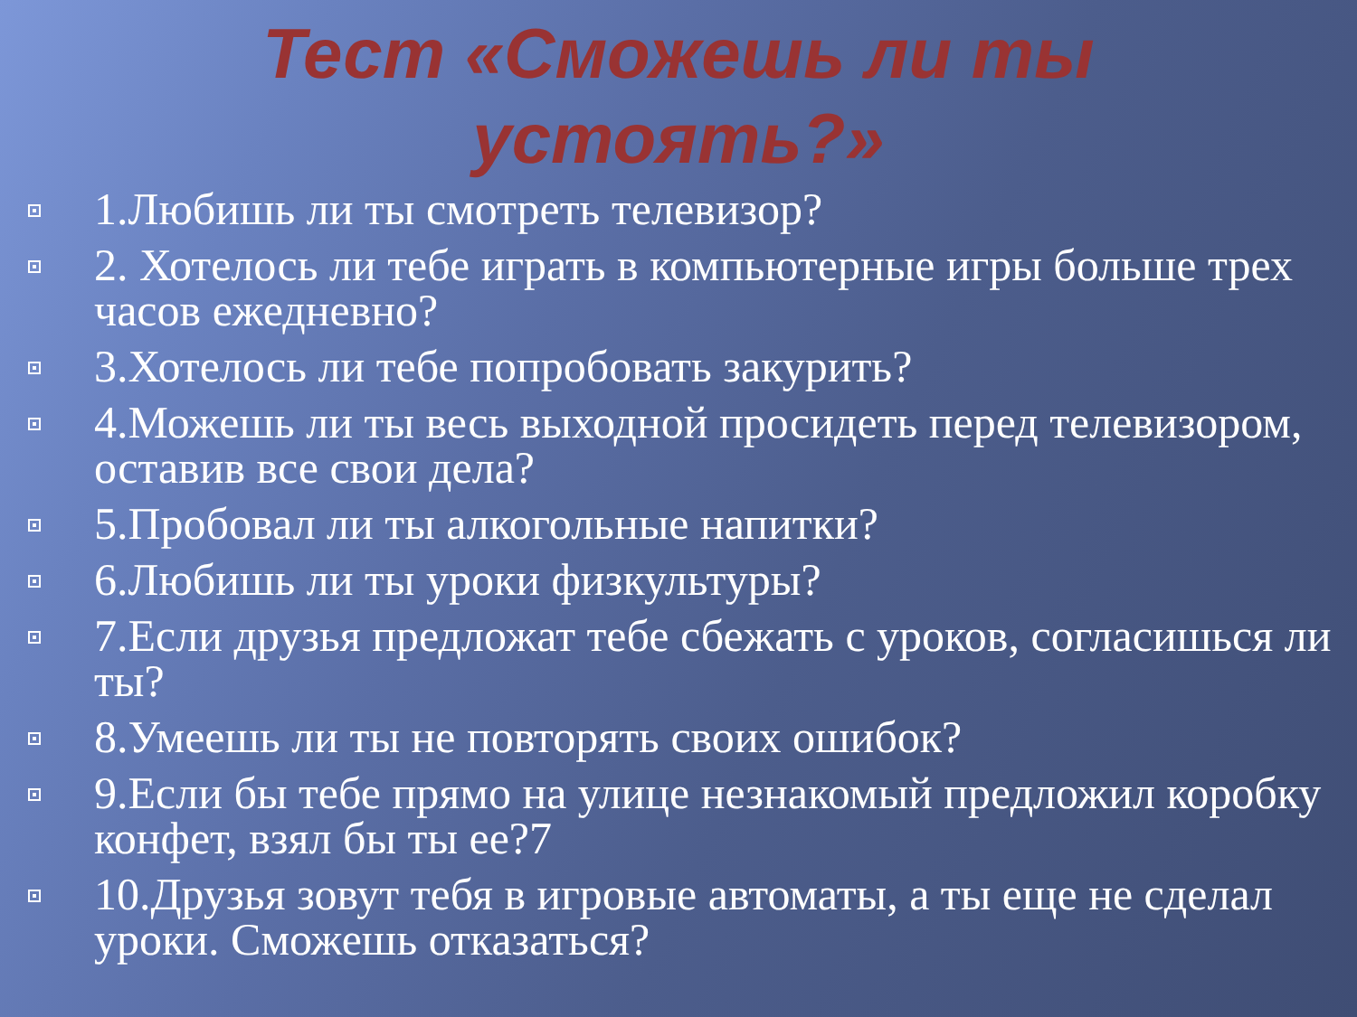Тест «Сможешь ли ты
устоять?»
1.Любишь ли ты смотреть телевизор?
2. Хотелось ли тебе играть в компьютерные игры больше трех часов ежедневно?
3.Хотелось ли тебе попробовать закурить?
4.Можешь ли ты весь выходной просидеть перед телевизором, оставив все свои дела?
5.Пробовал ли ты алкогольные напитки?
6.Любишь ли ты уроки физкультуры?
7.Если друзья предложат тебе сбежать с уроков, согласишься ли ты?
8.Умеешь ли ты не повторять своих ошибок?
9.Если бы тебе прямо на улице незнакомый предложил коробку конфет, взял бы ты ее?7
10.Друзья зовут тебя в игровые автоматы, а ты еще не сделал уроки. Сможешь отказаться?